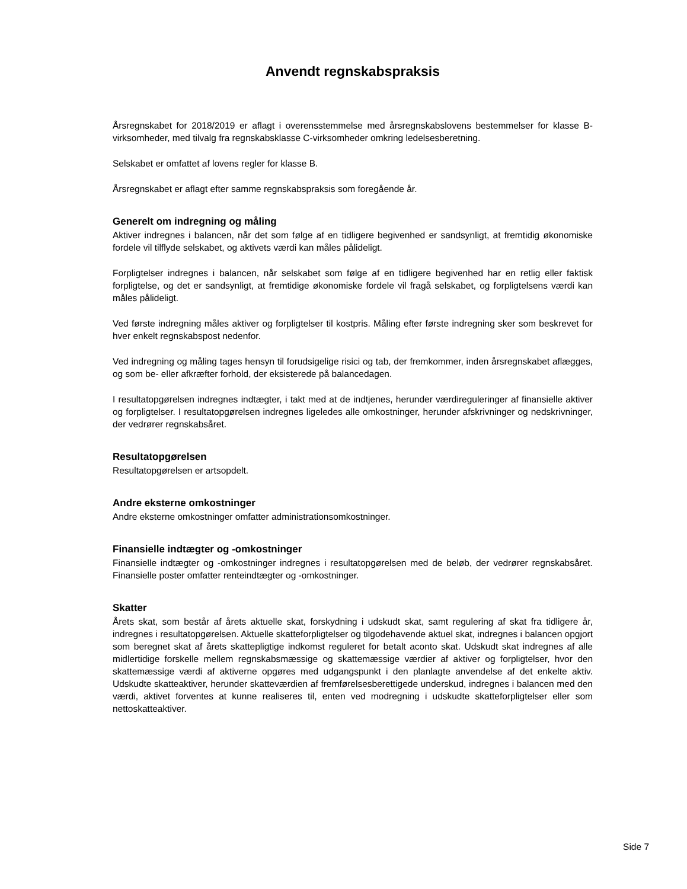Anvendt regnskabspraksis
Årsregnskabet for 2018/2019 er aflagt i overensstemmelse med årsregnskabslovens bestemmelser for klasse B-virksomheder, med tilvalg fra regnskabsklasse C-virksomheder omkring ledelsesberetning.
Selskabet er omfattet af lovens regler for klasse B.
Årsregnskabet er aflagt efter samme regnskabspraksis som foregående år.
Generelt om indregning og måling
Aktiver indregnes i balancen, når det som følge af en tidligere begivenhed er sandsynligt, at fremtidig økonomiske fordele vil tilflyde selskabet, og aktivets værdi kan måles pålideligt.
Forpligtelser indregnes i balancen, når selskabet som følge af en tidligere begivenhed har en retlig eller faktisk forpligtelse, og det er sandsynligt, at fremtidige økonomiske fordele vil fragå selskabet, og forpligtelsens værdi kan måles pålideligt.
Ved første indregning måles aktiver og forpligtelser til kostpris. Måling efter første indregning sker som beskrevet for hver enkelt regnskabspost nedenfor.
Ved indregning og måling tages hensyn til forudsigelige risici og tab, der fremkommer, inden årsregnskabet aflægges, og som be- eller afkræfter forhold, der eksisterede på balancedagen.
I resultatopgørelsen indregnes indtægter, i takt med at de indtjenes, herunder værdireguleringer af finansielle aktiver og forpligtelser. I resultatopgørelsen indregnes ligeledes alle omkostninger, herunder afskrivninger og nedskrivninger, der vedrører regnskabsåret.
Resultatopgørelsen
Resultatopgørelsen er artsopdelt.
Andre eksterne omkostninger
Andre eksterne omkostninger omfatter administrationsomkostninger.
Finansielle indtægter og -omkostninger
Finansielle indtægter og -omkostninger indregnes i resultatopgørelsen med de beløb, der vedrører regnskabsåret. Finansielle poster omfatter renteindtægter og -omkostninger.
Skatter
Årets skat, som består af årets aktuelle skat, forskydning i udskudt skat, samt regulering af skat fra tidligere år, indregnes i resultatopgørelsen. Aktuelle skatteforpligtelser og tilgodehavende aktuel skat, indregnes i balancen opgjort som beregnet skat af årets skattepligtige indkomst reguleret for betalt aconto skat. Udskudt skat indregnes af alle midlertidige forskelle mellem regnskabsmæssige og skattemæssige værdier af aktiver og forpligtelser, hvor den skattemæssige værdi af aktiverne opgøres med udgangspunkt i den planlagte anvendelse af det enkelte aktiv. Udskudte skatteaktiver, herunder skatteværdien af fremførelsesberettigede underskud, indregnes i balancen med den værdi, aktivet forventes at kunne realiseres til, enten ved modregning i udskudte skatteforpligtelser eller som nettoskatteaktiver.
Side 7